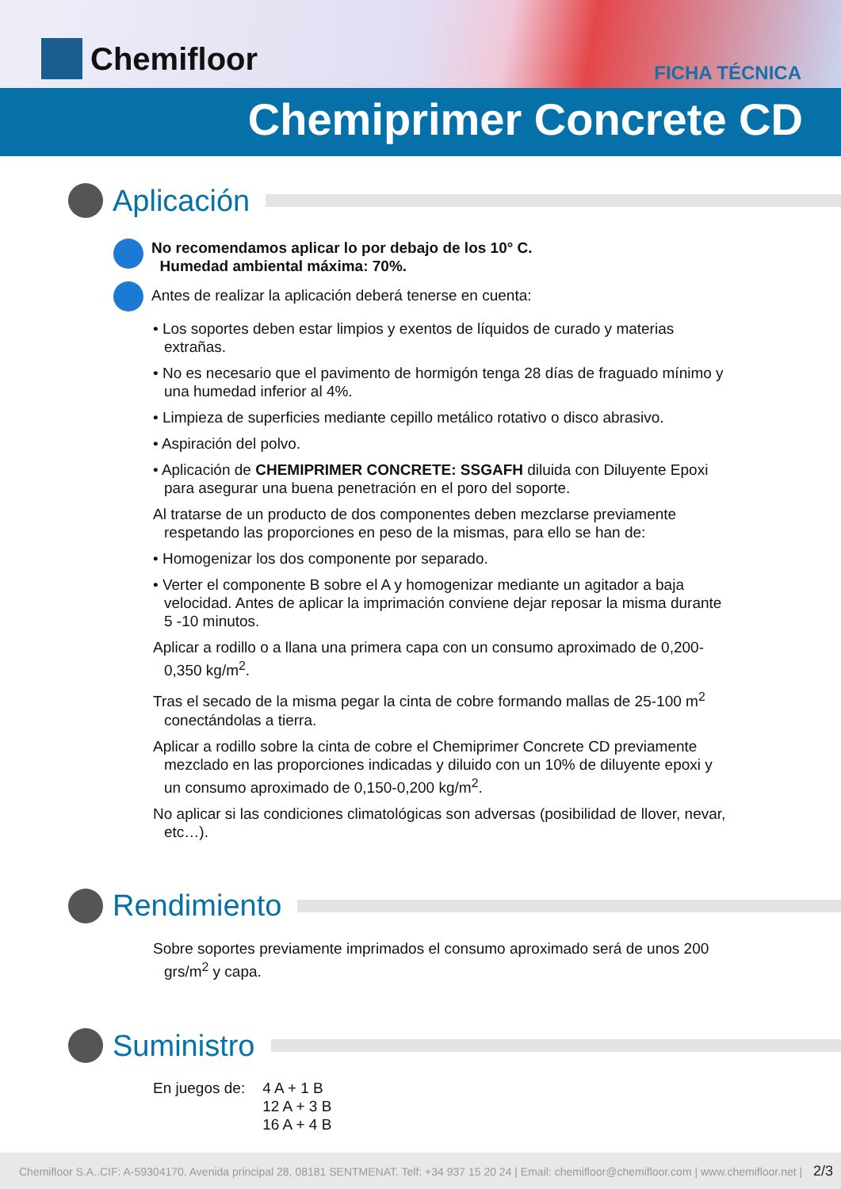Chemifloor FICHA TÉCNICA
Chemiprimer Concrete CD
Aplicación
No recomendamos aplicar lo por debajo de los 10° C.
Humedad ambiental máxima: 70%.
Antes de realizar la aplicación deberá tenerse en cuenta:
• Los soportes deben estar limpios y exentos de líquidos de curado y materias extrañas.
• No es necesario que el pavimento de hormigón tenga 28 días de fraguado mínimo y una humedad inferior al 4%.
• Limpieza de superficies mediante cepillo metálico rotativo o disco abrasivo.
• Aspiración del polvo.
• Aplicación de CHEMIPRIMER CONCRETE: SSGAFH diluida con Diluyente Epoxi para asegurar una buena penetración en el poro del soporte.
Al tratarse de un producto de dos componentes deben mezclarse previamente respetando las proporciones en peso de la mismas, para ello se han de:
• Homogenizar los dos componente por separado.
• Verter el componente B sobre el A y homogenizar mediante un agitador a baja velocidad. Antes de aplicar la imprimación conviene dejar reposar la misma durante 5 -10 minutos.
Aplicar a rodillo o a llana una primera capa con un consumo aproximado de 0,200-0,350 kg/m<sup>2</sup>.
Tras el secado de la misma pegar la cinta de cobre formando mallas de 25-100 m<sup>2</sup> conectándolas a tierra.
Aplicar a rodillo sobre la cinta de cobre el Chemiprimer Concrete CD previamente mezclado en las proporciones indicadas y diluido con un 10% de diluyente epoxi y un consumo aproximado de 0,150-0,200 kg/m<sup>2</sup>.
No aplicar si las condiciones climatológicas son adversas (posibilidad de llover, nevar, etc…).
Rendimiento
Sobre soportes previamente imprimados el consumo aproximado será de unos 200 grs/m<sup>2</sup> y capa.
Suministro
En juegos de: 4 A + 1 B
12 A + 3 B
16 A + 4 B
Chemifloor S.A..CIF: A-59304170. Avenida principal 28, 08181 SENTMENAT. Telf: +34 937 15 20 24 | Email: chemifloor@chemifloor.com | www.chemifloor.net | 2/3